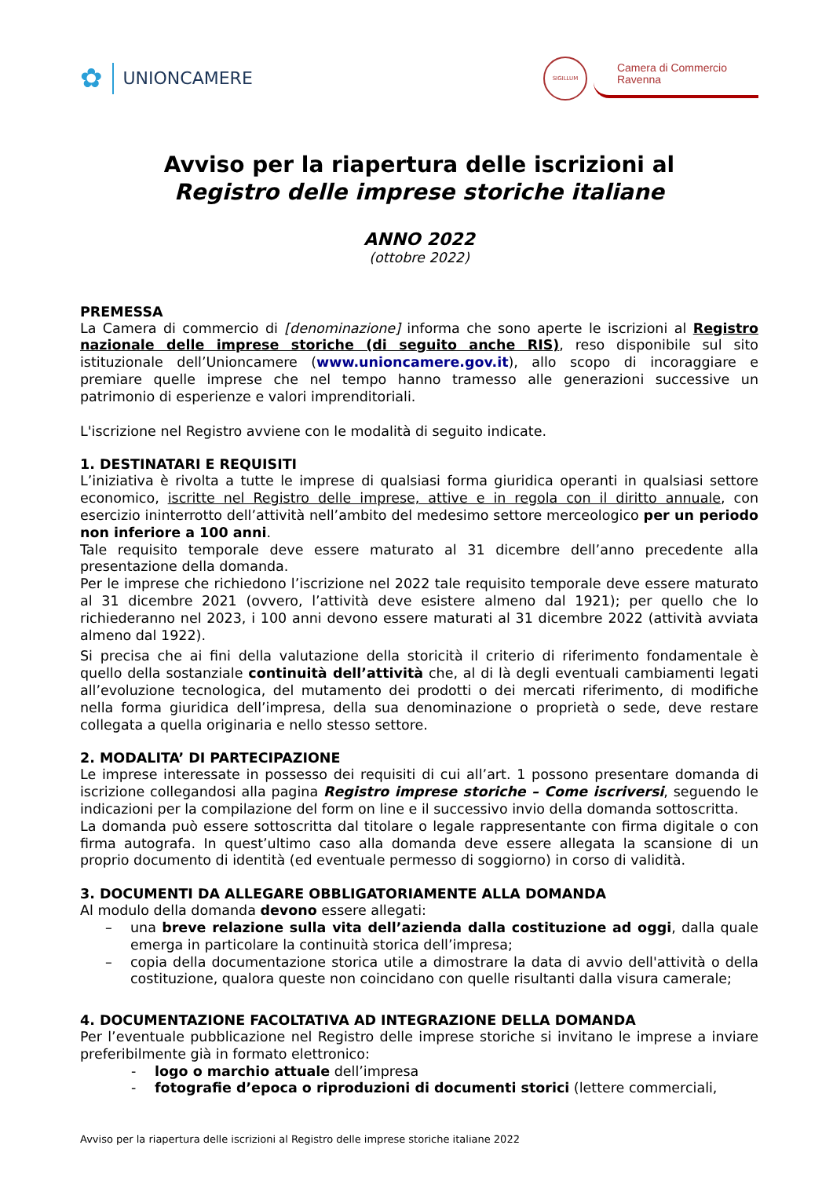✿ UNIONCAMERE
SIGILLUM
Camera di Commercio
Ravenna
Avviso per la riapertura delle iscrizioni al
Registro delle imprese storiche italiane
ANNO 2022
(ottobre 2022)
PREMESSA
La Camera di commercio di [denominazione] informa che sono aperte le iscrizioni al Registro nazionale delle imprese storiche (di seguito anche RIS), reso disponibile sul sito istituzionale dell’Unioncamere (www.unioncamere.gov.it), allo scopo di incoraggiare e premiare quelle imprese che nel tempo hanno tramesso alle generazioni successive un patrimonio di esperienze e valori imprenditoriali.
L'iscrizione nel Registro avviene con le modalità di seguito indicate.
1. DESTINATARI E REQUISITI
L’iniziativa è rivolta a tutte le imprese di qualsiasi forma giuridica operanti in qualsiasi settore economico, iscritte nel Registro delle imprese, attive e in regola con il diritto annuale, con esercizio ininterrotto dell’attività nell’ambito del medesimo settore merceologico per un periodo non inferiore a 100 anni.
Tale requisito temporale deve essere maturato al 31 dicembre dell’anno precedente alla presentazione della domanda.
Per le imprese che richiedono l’iscrizione nel 2022 tale requisito temporale deve essere maturato al 31 dicembre 2021 (ovvero, l’attività deve esistere almeno dal 1921); per quello che lo richiederanno nel 2023, i 100 anni devono essere maturati al 31 dicembre 2022 (attività avviata almeno dal 1922).
Si precisa che ai fini della valutazione della storicità il criterio di riferimento fondamentale è quello della sostanziale continuità dell’attività che, al di là degli eventuali cambiamenti legati all’evoluzione tecnologica, del mutamento dei prodotti o dei mercati riferimento, di modifiche nella forma giuridica dell’impresa, della sua denominazione o proprietà o sede, deve restare collegata a quella originaria e nello stesso settore.
2. MODALITA’ DI PARTECIPAZIONE
Le imprese interessate in possesso dei requisiti di cui all’art. 1 possono presentare domanda di iscrizione collegandosi alla pagina Registro imprese storiche – Come iscriversi, seguendo le indicazioni per la compilazione del form on line e il successivo invio della domanda sottoscritta.
La domanda può essere sottoscritta dal titolare o legale rappresentante con firma digitale o con firma autografa. In quest’ultimo caso alla domanda deve essere allegata la scansione di un proprio documento di identità (ed eventuale permesso di soggiorno) in corso di validità.
3. DOCUMENTI DA ALLEGARE OBBLIGATORIAMENTE ALLA DOMANDA
Al modulo della domanda devono essere allegati:
– una breve relazione sulla vita dell’azienda dalla costituzione ad oggi, dalla quale emerga in particolare la continuità storica dell’impresa;
– copia della documentazione storica utile a dimostrare la data di avvio dell'attività o della costituzione, qualora queste non coincidano con quelle risultanti dalla visura camerale;
4. DOCUMENTAZIONE FACOLTATIVA AD INTEGRAZIONE DELLA DOMANDA
Per l’eventuale pubblicazione nel Registro delle imprese storiche si invitano le imprese a inviare preferibilmente già in formato elettronico:
- logo o marchio attuale dell’impresa
- fotografie d’epoca o riproduzioni di documenti storici (lettere commerciali,
Avviso per la riapertura delle iscrizioni al Registro delle imprese storiche italiane 2022